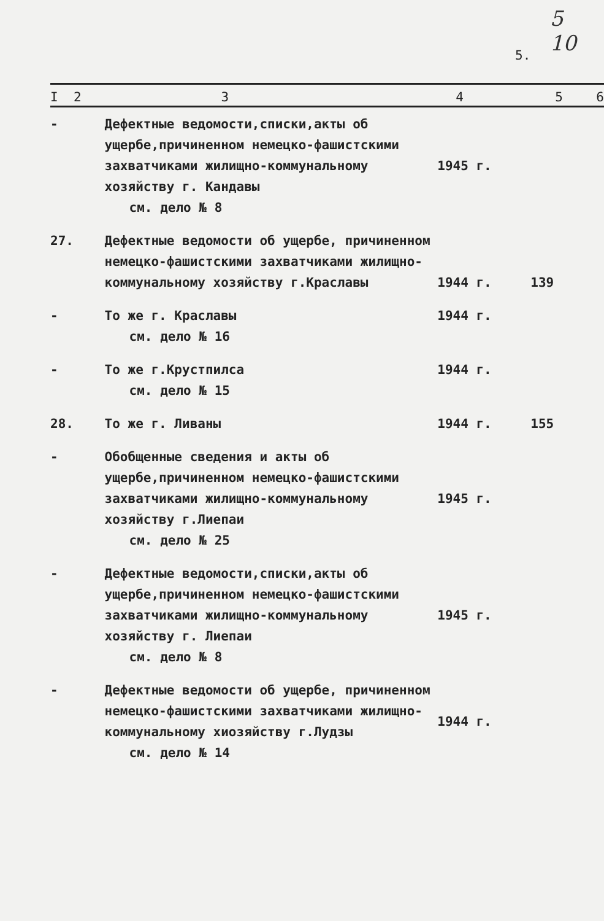5
10
5.
| I 2 | 3 | 4 | 5 | 6 |
| --- | --- | --- | --- | --- |
| - | Дефектные ведомости,списки,акты об ущербе,причиненном немецко-фашистскими захватчиками жилищно-коммунальному хозяйству г. Кандавы см. дело № 8 | 1945 г. | | |
| 27. | Дефектные ведомости об ущербе, причиненном немецко-фашистскими захватчиками жилищно-коммунальному хозяйству г.Краславы | 1944 г. | 139 | |
| - | То же г. Краславы см. дело № 16 | 1944 г. | | |
| - | То же г.Крустпилса см. дело № 15 | 1944 г. | | |
| 28. | То же г. Ливаны | 1944 г. | 155 | |
| - | Обобщенные сведения и акты об ущербе,причиненном немецко-фашистскими захватчиками жилищно-коммунальному хозяйству г.Лиепаи см. дело № 25 | 1945 г. | | |
| - | Дефектные ведомости,списки,акты об ущербе,причиненном немецко-фашистскими захватчиками жилищно-коммунальному хозяйству г. Лиепаи см. дело № 8 | 1945 г. | | |
| - | Дефектные ведомости об ущербе, причиненном немецко-фашистскими захватчиками жилищно-коммунальному хиозяйству г.Лудзы см. дело № 14 | 1944 г. | | |